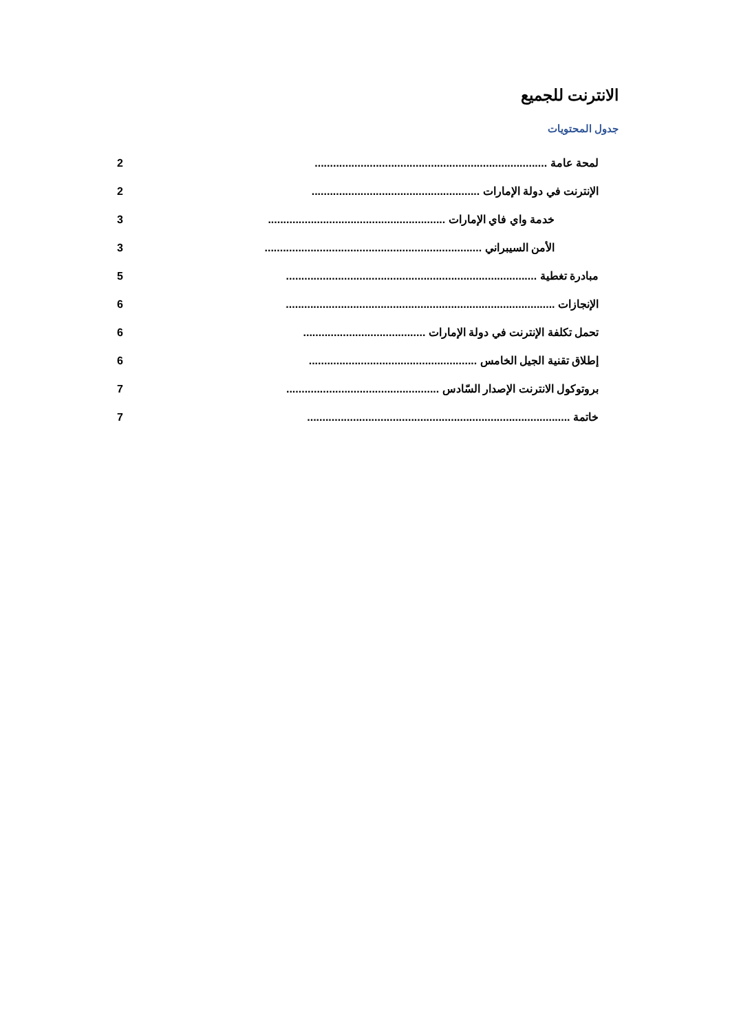الانترنت للجميع
جدول المحتويات
2 لمحة عامة ............................................................................
2 الإنترنت في دولة الإمارات .......................................................
3 خدمة واي فاي الإمارات ..........................................................
3 الأمن السيبراني .......................................................................
5 مبادرة تغطية ..................................................................................
6 الإنجازات ........................................................................................
6 تحمل تكلفة الإنترنت في دولة الإمارات ........................................
6 إطلاق تقنية الجيل الخامس .......................................................
7 بروتوكول الانترنت الإصدار السّادس ..................................................
7 خاتمة ......................................................................................